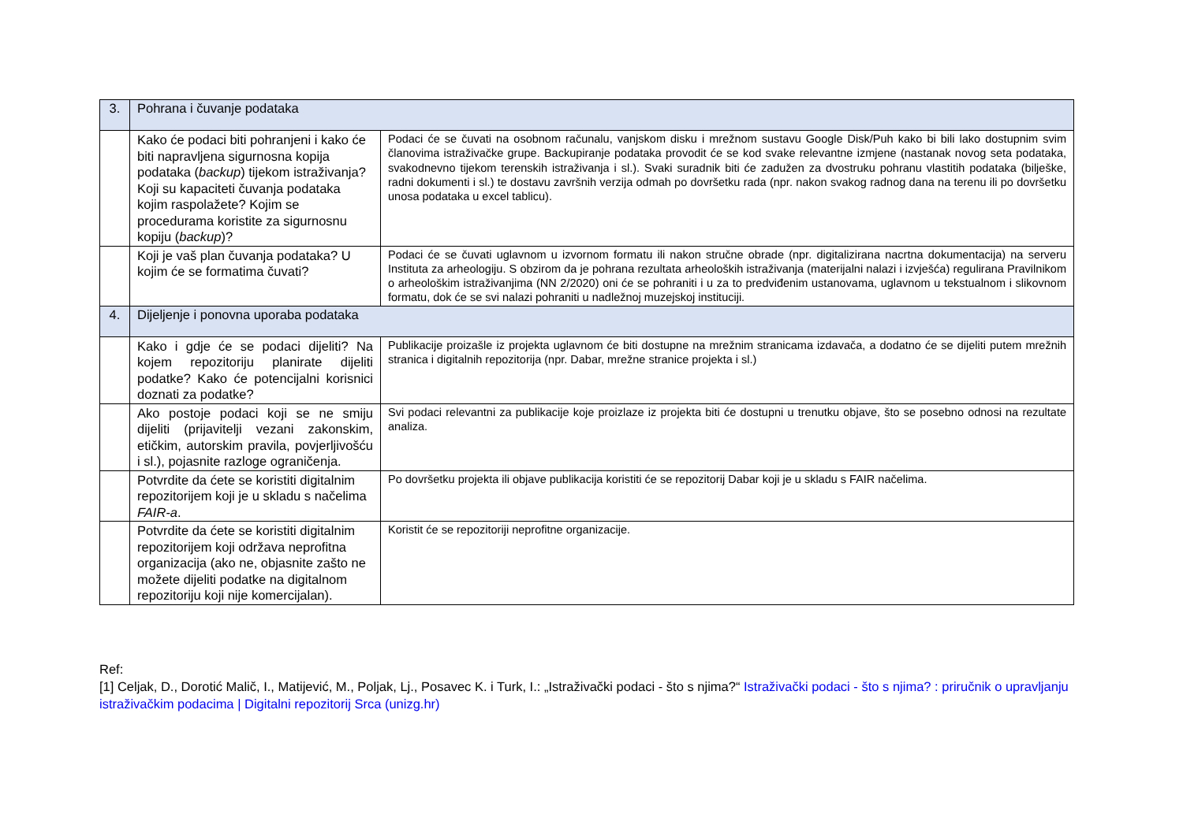| 3. | Pohrana i čuvanje podataka | |
| | Kako će podaci biti pohranjeni i kako će biti napravljena sigurnosna kopija podataka ( backup ) tijekom istraživanja? Koji su kapaciteti čuvanja podataka kojim raspolažete? Kojim se procedurama koristite za sigurnosnu kopiju ( backup )? | Podaci će se čuvati na osobnom računalu, vanjskom disku i mrežnom sustavu Google Disk/Puh kako bi bili lako dostupnim svim članovima istraživačke grupe. Backupiranje podataka provodit će se kod svake relevantne izmjene (nastanak novog seta podataka, svakodnevno tijekom terenskih istraživanja i sl.). Svaki suradnik biti će zadužen za dvostruku pohranu vlastitih podataka (bilješke, radni dokumenti i sl.) te dostavu završnih verzija odmah po dovršetku rada (npr. nakon svakog radnog dana na terenu ili po dovršetku unosa podataka u excel tablicu). |
| | Koji je vaš plan čuvanja podataka? U kojim će se formatima čuvati? | Podaci će se čuvati uglavnom u izvornom formatu ili nakon stručne obrade (npr. digitalizirana nacrtna dokumentacija) na serveru Instituta za arheologiju. S obzirom da je pohrana rezultata arheoloških istraživanja (materijalni nalazi i izvješća) regulirana Pravilnikom o arheološkim istraživanjima (NN 2/2020) oni će se pohraniti i u za to predviđenim ustanovama, uglavnom u tekstualnom i slikovnom formatu, dok će se svi nalazi pohraniti u nadležnoj muzejskoj instituciji. |
| 4. | Dijeljenje i ponovna uporaba podataka | |
| | Kako i gdje će se podaci dijeliti? Na kojem repozitoriju planirate dijeliti podatke? Kako će potencijalni korisnici doznati za podatke? | Publikacije proizašle iz projekta uglavnom će biti dostupne na mrežnim stranicama izdavača, a dodatno će se dijeliti putem mrežnih stranica i digitalnih repozitorija (npr. Dabar, mrežne stranice projekta i sl.) |
| | Ako postoje podaci koji se ne smiju dijeliti (prijavitelji vezani zakonskim, etičkim, autorskim pravila, povjerljivošću i sl.), pojasnite razloge ograničenja. | Svi podaci relevantni za publikacije koje proizlaze iz projekta biti će dostupni u trenutku objave, što se posebno odnosi na rezultate analiza. |
| | Potvrdite da ćete se koristiti digitalnim repozitorijem koji je u skladu s načelima FAIR-a . | Po dovršetku projekta ili objave publikacija koristiti će se repozitorij Dabar koji je u skladu s FAIR načelima. |
| | Potvrdite da ćete se koristiti digitalnim repozitorijem koji održava neprofitna organizacija (ako ne, objasnite zašto ne možete dijeliti podatke na digitalnom repozitoriju koji nije komercijalan). | Koristit će se repozitoriji neprofitne organizacije. |
Ref:
[1] Celjak, D., Dorotić Malič, I., Matijević, M., Poljak, Lj., Posavec K. i Turk, I.: „Istraživački podaci - što s njima?“ Istraživački podaci - što s njima? : priručnik o upravljanju istraživačkim podacima | Digitalni repozitorij Srca (unizg.hr)